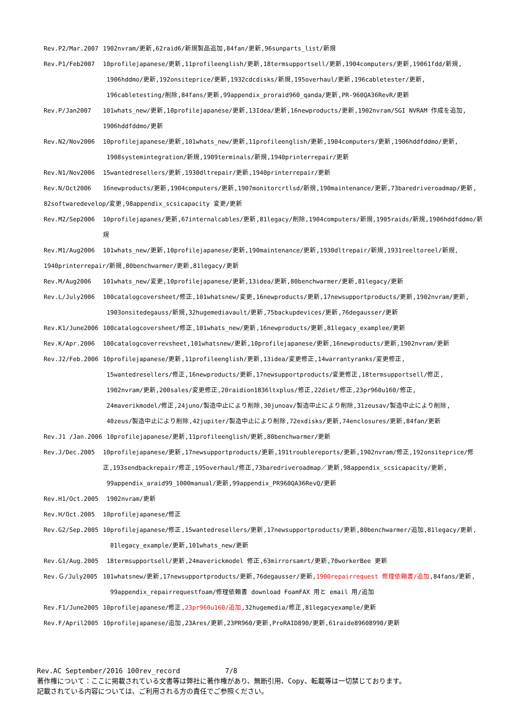Rev.P2/Mar.2007 1902nvram/更新,62raid6/新規製品追加,84fan/更新,96sunparts_list/新規
Rev.P1/Feb2007 10profilejapanese/更新,11profileenglish/更新,18termsupportsell/更新,1904computers/更新,19061fdd/新規,
1906hddmo/更新,192onsiteprice/更新,1932cdcdisks/新規,195overhaul/更新,196cabletester/更新,
196cabletesting/削除,84fans/更新,99appendix_proraid960_qanda/更新,PR-960QA36RevR/更新
Rev.P/Jan2007 101whats_new/更新,10profilejapanese/更新,13Idea/更新,16newproducts/更新,1902nvram/SGI NVRAM 作成を追加,
1906hddfddmo/更新
Rev.N2/Nov2006 10profilejapanese/更新,101whats_new/更新,11profileenglish/更新,1904computers/更新,1906hddfddmo/更新,
1908systemintegration/新規,1909terminals/新規,1940printerrepair/更新
Rev.N1/Nov2006 15wantedresellers/更新,1930dltrepair/更新,1940printerrepair/更新
Rev.N/Oct2006 16newproducts/更新,1904computers/更新,1907monitorcrtlsd/新規,190maintenance/更新,73baredriveroadmap/更新,
82softwaredevelop/変更,98appendix_scsicapacity 変更/更新
Rev.M2/Sep2006 10profilejapanes/更新,67internalcables/更新,81legacy/削除,1904computers/新規,1905raids/新規,1906hddfddmo/新規
Rev.M1/Aug2006 101whats_new/更新,10profilejapanese/更新,190maintenance/更新,1930dltrepair/新規,1931reeltoreel/新規,
1940printerrepair/新規,80benchwarmer/更新,81legacy/更新
Rev.M/Aug2006 101whats_new/変更,10profilejapanese/更新,13idea/更新,80benchwarmer/更新,81legacy/更新
Rev.L/July2006 100catalogcoversheet/修正,101whatsnew/変更,16newproducts/更新,17newsupportproducts/更新,1902nvram/更新,
1903onsitedegauss/新規,32hugemediavault/更新,75backupdevices/更新,76degausser/更新
Rev.K1/June2006 100catalogcoversheet/修正,101whats_new/更新,16newproducts/更新,81legacy_examplee/更新
Rev.K/Apr.2006 100catalogcoverrevsheet,101whatsnew/更新,10profilejapanese/更新,16newproducts/更新,1902nvram/更新
Rev.J2/Feb.2006 10profilejapanese/更新,11profileenglish/更新,13idea/変更修正,14warrantyranks/変更修正,
15wantedresellers/修正,16newproducts/更新,17newsupportproducts/変更修正,18termsupportsell/修正,
1902nvram/更新,200sales/変更修正,20raidion1836ltxplus/修正,22diet/修正,23pr960u160/修正,
24maverikmodel/修正,24juno/製造中止により削除,30junoav/製造中止により削除,31zeusav/製造中止により削除,
40zeus/製造中止により削除,42jupiter/製造中止により削除,72exdisks/更新,74enclosures/更新,84fan/更新
Rev.J1 /Jan.2006 10profilejapanese/更新,11profileenglish/更新,80benchwarmer/更新
Rev.J/Dec.2005 10profilejapanese/更新,17newsupportproducts/更新,191troublereports/更新,1902nvram/修正,192onsiteprice/修正,193sendbackrepair/修正,195overhaul/修正,73baredriveroadmap／更新,98appendix_scsicapacity/更新,
99appendix_araid99_1000manual/更新,99appendix_PR960QA36RevQ/更新
Rev.H1/Oct.2005 1902nvram/更新
Rev.H/Oct.2005 10profilejapanese/修正
Rev.G2/Sep.2005 10profilejapanese/修正,15wantedresellers/更新,17newsupportproducts/更新,80benchwarmer/追加,81legacy/更新,
81legacy_example/更新,101whats_new/更新
Rev.G1/Aug.2005 18termsupportsell/更新,24maverickmodel 修正,63mirrorsamrt/更新,70workerBee 更新
Rev.Ｇ/July2005 101whatsnew/更新,17newsupportproducts/更新,76degausser/更新,1900repairrequest 修理依頼書/追加,84fans/更新,
99appendix_repairrequestfoam/修理依頼書 download FoamFAX 用と email 用/追加
Rev.F1/June2005 10profilejapanese/修正,23pr960u160/追加,32hugemedia/修正,81legacyexample/更新
Rev.F/April2005 10profilejapanese/追加,23Ares/更新,23PR960/更新,ProRAID890/更新,61raide89608990/更新
Rev.AC September/2016 100rev_record 7/8
著作権について：ここに掲載されている文書等は弊社に著作権があり、無断引用、Copy、転載等は一切禁じております。
記載されている内容については、ご利用される方の責任でご参照ください。